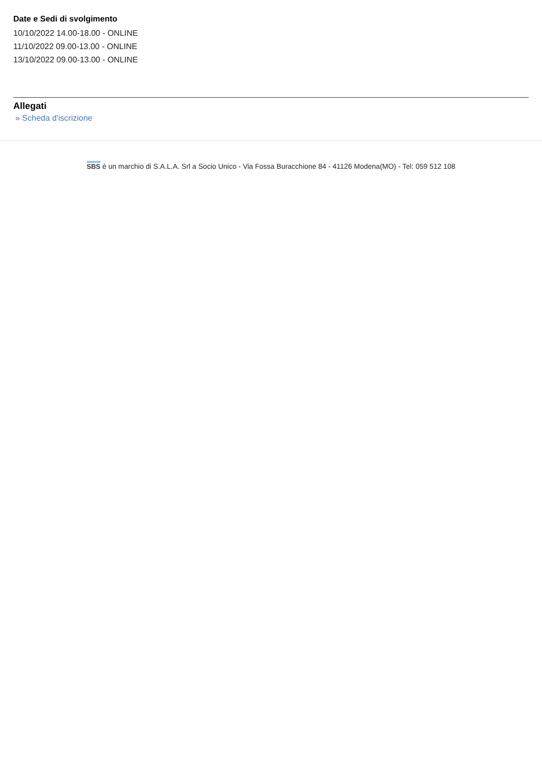Date e Sedi di svolgimento
10/10/2022 14.00-18.00 - ONLINE
11/10/2022 09.00-13.00 - ONLINE
13/10/2022 09.00-13.00 - ONLINE
Allegati
» Scheda d'iscrizione
SBS è un marchio di S.A.L.A. Srl a Socio Unico - Via Fossa Buracchione 84 - 41126 Modena(MO) - Tel: 059 512 108